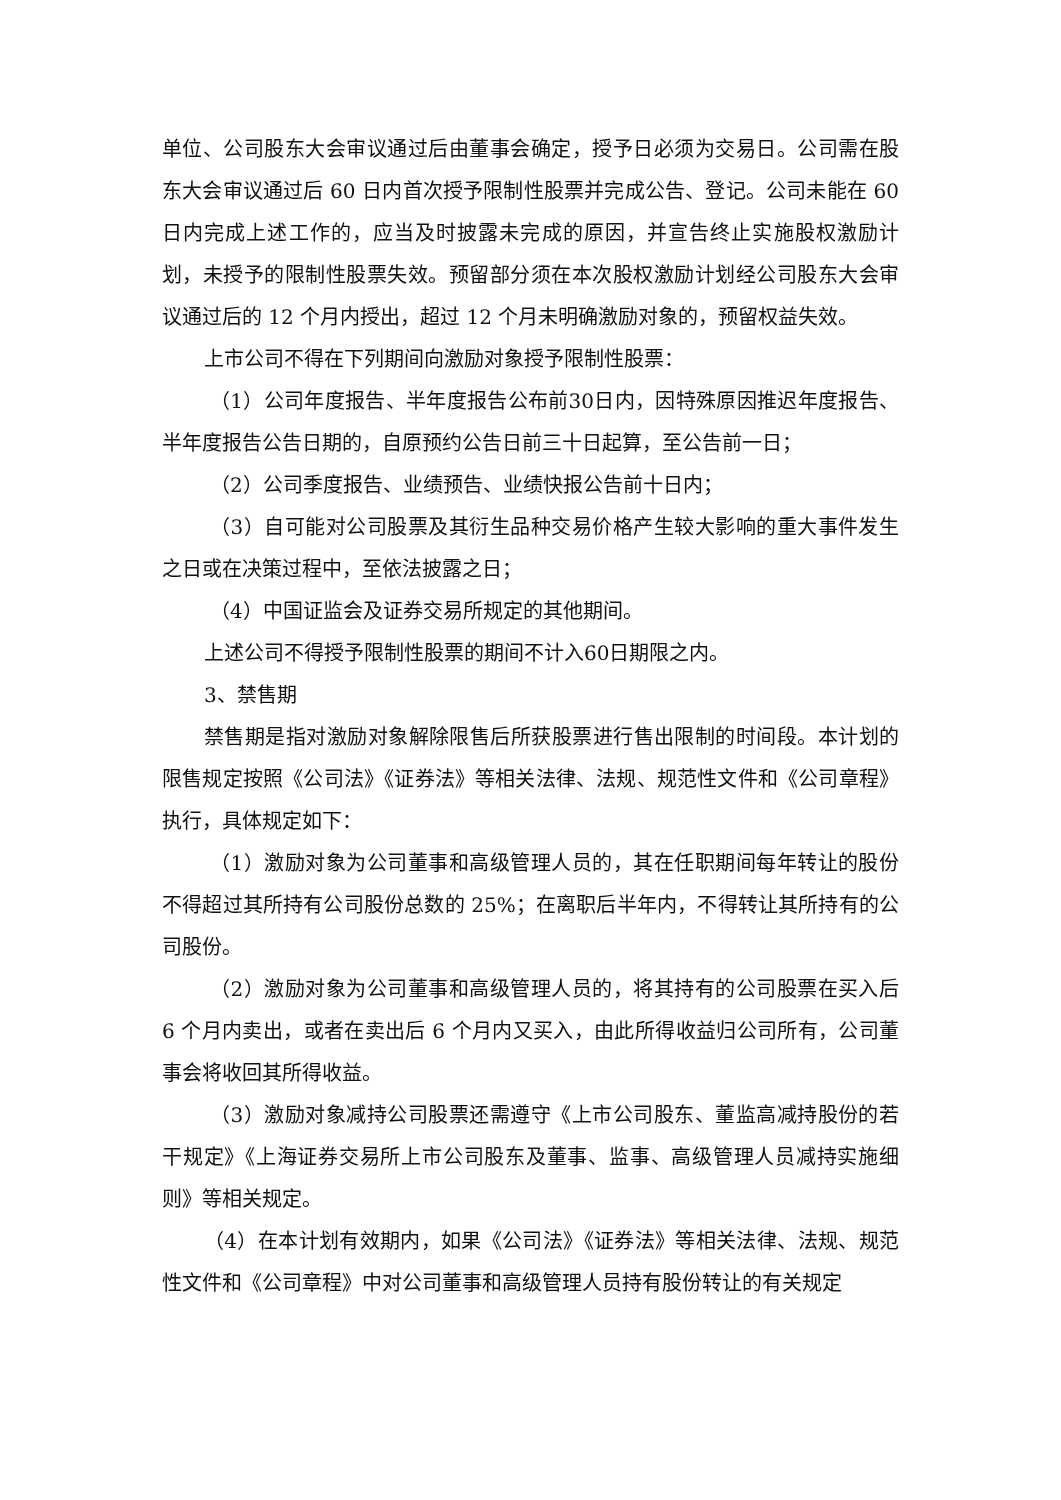单位、公司股东大会审议通过后由董事会确定，授予日必须为交易日。公司需在股东大会审议通过后 60 日内首次授予限制性股票并完成公告、登记。公司未能在 60 日内完成上述工作的，应当及时披露未完成的原因，并宣告终止实施股权激励计划，未授予的限制性股票失效。预留部分须在本次股权激励计划经公司股东大会审议通过后的 12 个月内授出，超过 12 个月未明确激励对象的，预留权益失效。
上市公司不得在下列期间向激励对象授予限制性股票：
（1）公司年度报告、半年度报告公布前30日内，因特殊原因推迟年度报告、半年度报告公告日期的，自原预约公告日前三十日起算，至公告前一日；
（2）公司季度报告、业绩预告、业绩快报公告前十日内；
（3）自可能对公司股票及其衍生品种交易价格产生较大影响的重大事件发生之日或在决策过程中，至依法披露之日；
（4）中国证监会及证券交易所规定的其他期间。
上述公司不得授予限制性股票的期间不计入60日期限之内。
3、禁售期
禁售期是指对激励对象解除限售后所获股票进行售出限制的时间段。本计划的限售规定按照《公司法》《证券法》等相关法律、法规、规范性文件和《公司章程》执行，具体规定如下：
（1）激励对象为公司董事和高级管理人员的，其在任职期间每年转让的股份不得超过其所持有公司股份总数的 25%；在离职后半年内，不得转让其所持有的公司股份。
（2）激励对象为公司董事和高级管理人员的，将其持有的公司股票在买入后 6 个月内卖出，或者在卖出后 6 个月内又买入，由此所得收益归公司所有，公司董事会将收回其所得收益。
（3）激励对象减持公司股票还需遵守《上市公司股东、董监高减持股份的若干规定》《上海证券交易所上市公司股东及董事、监事、高级管理人员减持实施细则》等相关规定。
（4）在本计划有效期内，如果《公司法》《证券法》等相关法律、法规、规范性文件和《公司章程》中对公司董事和高级管理人员持有股份转让的有关规定